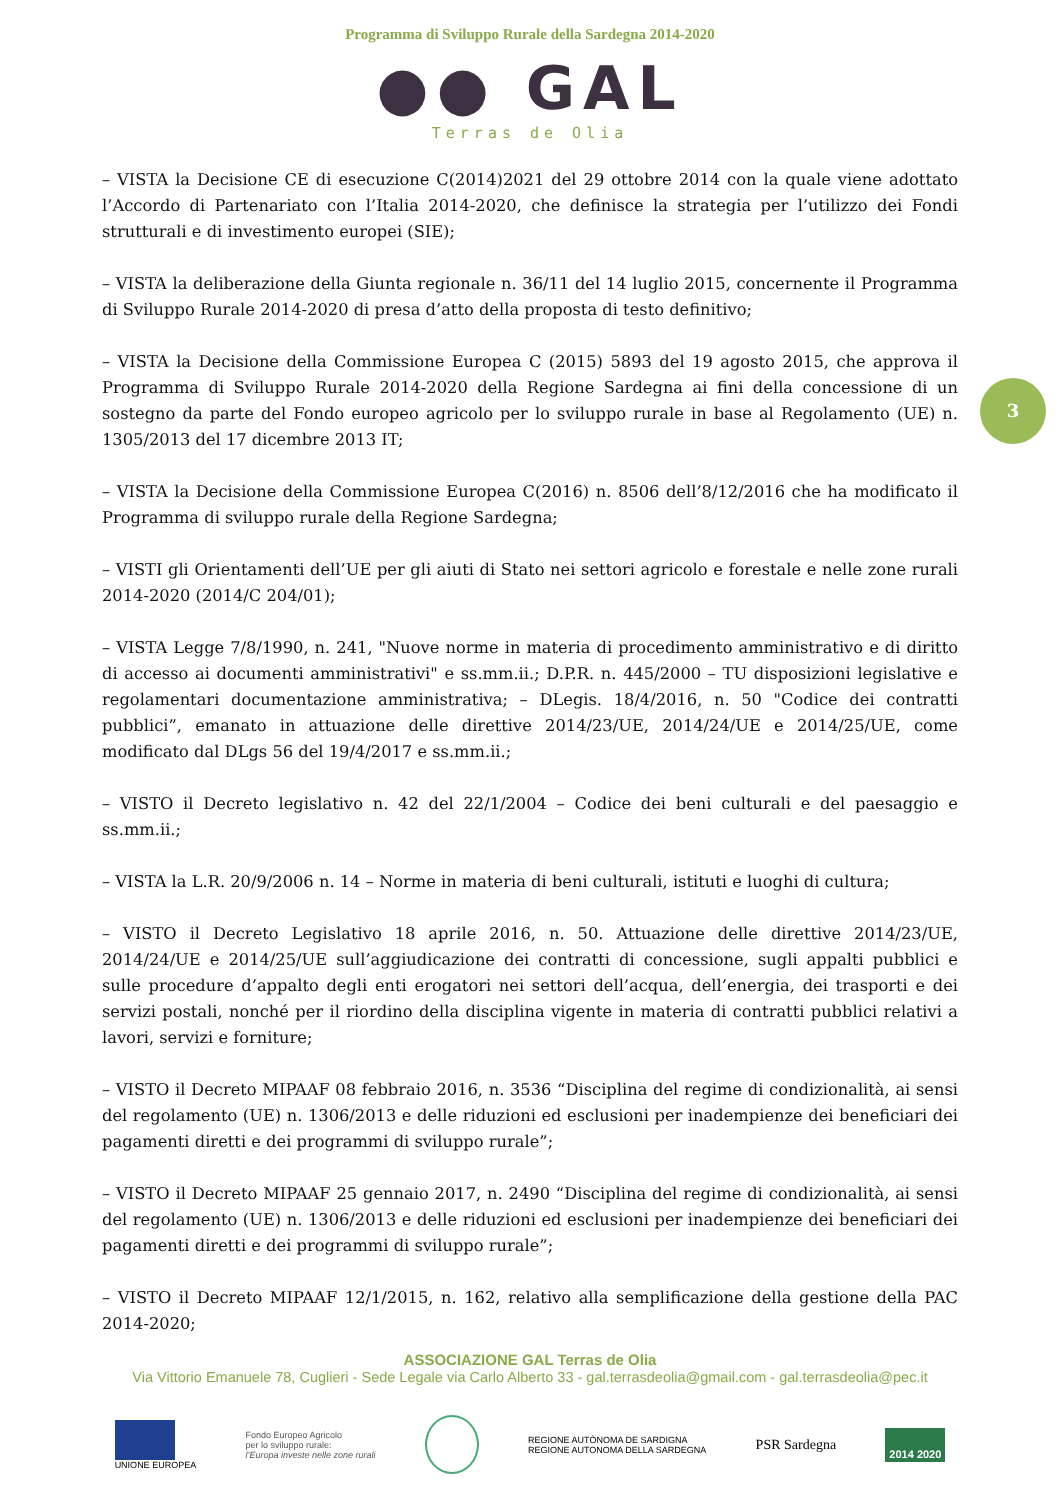Programma di Sviluppo Rurale della Sardegna 2014-2020
●● GAL
Terras de Olia
3
– VISTA la Decisione CE di esecuzione C(2014)2021 del 29 ottobre 2014 con la quale viene adottato l’Accordo di Partenariato con l’Italia 2014-2020, che definisce la strategia per l’utilizzo dei Fondi strutturali e di investimento europei (SIE);
– VISTA la deliberazione della Giunta regionale n. 36/11 del 14 luglio 2015, concernente il Programma di Sviluppo Rurale 2014-2020 di presa d’atto della proposta di testo definitivo;
– VISTA la Decisione della Commissione Europea C (2015) 5893 del 19 agosto 2015, che approva il Programma di Sviluppo Rurale 2014-2020 della Regione Sardegna ai fini della concessione di un sostegno da parte del Fondo europeo agricolo per lo sviluppo rurale in base al Regolamento (UE) n. 1305/2013 del 17 dicembre 2013 IT;
– VISTA la Decisione della Commissione Europea C(2016) n. 8506 dell’8/12/2016 che ha modificato il Programma di sviluppo rurale della Regione Sardegna;
– VISTI gli Orientamenti dell’UE per gli aiuti di Stato nei settori agricolo e forestale e nelle zone rurali 2014-2020 (2014/C 204/01);
– VISTA Legge 7/8/1990, n. 241, "Nuove norme in materia di procedimento amministrativo e di diritto di accesso ai documenti amministrativi" e ss.mm.ii.; D.P.R. n. 445/2000 – TU disposizioni legislative e regolamentari documentazione amministrativa; – DLegis. 18/4/2016, n. 50 "Codice dei contratti pubblici”, emanato in attuazione delle direttive 2014/23/UE, 2014/24/UE e 2014/25/UE, come modificato dal DLgs 56 del 19/4/2017 e ss.mm.ii.;
– VISTO il Decreto legislativo n. 42 del 22/1/2004 – Codice dei beni culturali e del paesaggio e ss.mm.ii.;
– VISTA la L.R. 20/9/2006 n. 14 – Norme in materia di beni culturali, istituti e luoghi di cultura;
– VISTO il Decreto Legislativo 18 aprile 2016, n. 50. Attuazione delle direttive 2014/23/UE, 2014/24/UE e 2014/25/UE sull’aggiudicazione dei contratti di concessione, sugli appalti pubblici e sulle procedure d’appalto degli enti erogatori nei settori dell’acqua, dell’energia, dei trasporti e dei servizi postali, nonché per il riordino della disciplina vigente in materia di contratti pubblici relativi a lavori, servizi e forniture;
– VISTO il Decreto MIPAAF 08 febbraio 2016, n. 3536 “Disciplina del regime di condizionalità, ai sensi del regolamento (UE) n. 1306/2013 e delle riduzioni ed esclusioni per inadempienze dei beneficiari dei pagamenti diretti e dei programmi di sviluppo rurale”;
– VISTO il Decreto MIPAAF 25 gennaio 2017, n. 2490 “Disciplina del regime di condizionalità, ai sensi del regolamento (UE) n. 1306/2013 e delle riduzioni ed esclusioni per inadempienze dei beneficiari dei pagamenti diretti e dei programmi di sviluppo rurale”;
– VISTO il Decreto MIPAAF 12/1/2015, n. 162, relativo alla semplificazione della gestione della PAC 2014-2020;
ASSOCIAZIONE GAL Terras de Olia
Via Vittorio Emanuele 78, Cuglieri - Sede Legale via Carlo Alberto 33 - gal.terrasdeolia@gmail.com - gal.terrasdeolia@pec.it
UNIONE EUROPEA
Fondo Europeo Agricolo
per lo sviluppo rurale:
l’Europa investe nelle zone rurali
REGIONE AUTÒNOMA DE SARDIGNA
REGIONE AUTONOMA DELLA SARDEGNA
PSR Sardegna
2014 2020